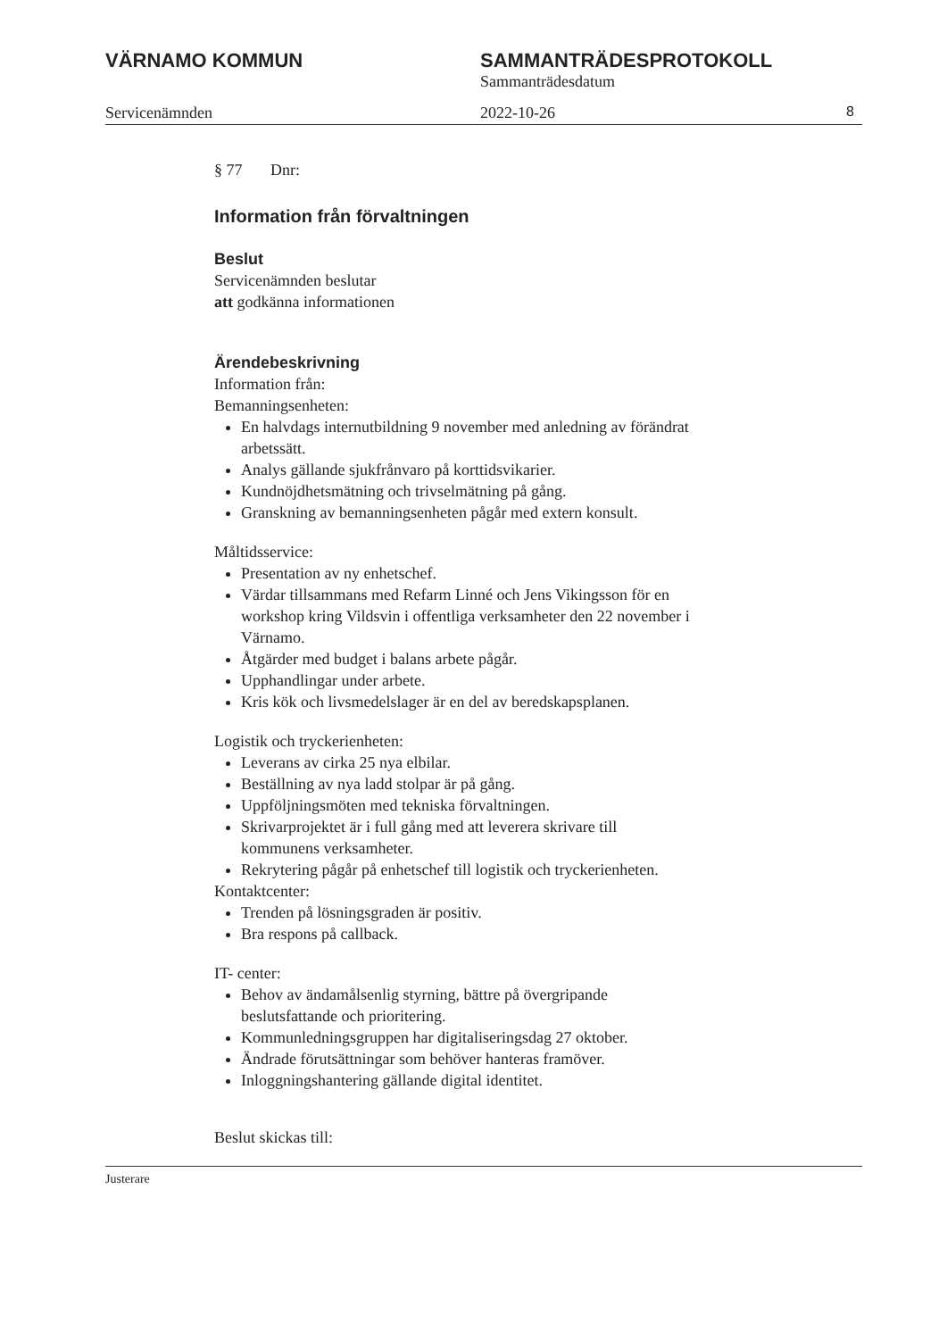VÄRNAMO KOMMUN SAMMANTRÄDESPROTOKOLL
Sammanträdesdatum
Servicenämnden 2022-10-26 8
§ 77 Dnr:
Information från förvaltningen
Beslut
Servicenämnden beslutar
att godkänna informationen
Ärendebeskrivning
Information från:
Bemanningsenheten:
En halvdags internutbildning 9 november med anledning av förändrat arbetssätt.
Analys gällande sjukfrånvaro på korttidsvikarier.
Kundnöjdhetsmätning och trivselmätning på gång.
Granskning av bemanningsenheten pågår med extern konsult.
Måltidsservice:
Presentation av ny enhetschef.
Värdar tillsammans med Refarm Linné och Jens Vikingsson för en workshop kring Vildsvin i offentliga verksamheter den 22 november i Värnamo.
Åtgärder med budget i balans arbete pågår.
Upphandlingar under arbete.
Kris kök och livsmedelslager är en del av beredskapsplanen.
Logistik och tryckerienheten:
Leverans av cirka 25 nya elbilar.
Beställning av nya ladd stolpar är på gång.
Uppföljningsmöten med tekniska förvaltningen.
Skrivarprojektet är i full gång med att leverera skrivare till kommunens verksamheter.
Rekrytering pågår på enhetschef till logistik och tryckerienheten.
Kontaktcenter:
Trenden på lösningsgraden är positiv.
Bra respons på callback.
IT- center:
Behov av ändamålsenlig styrning, bättre på övergripande beslutsfattande och prioritering.
Kommunledningsgruppen har digitaliseringsdag 27 oktober.
Ändrade förutsättningar som behöver hanteras framöver.
Inloggningshantering gällande digital identitet.
Beslut skickas till:
Justerare